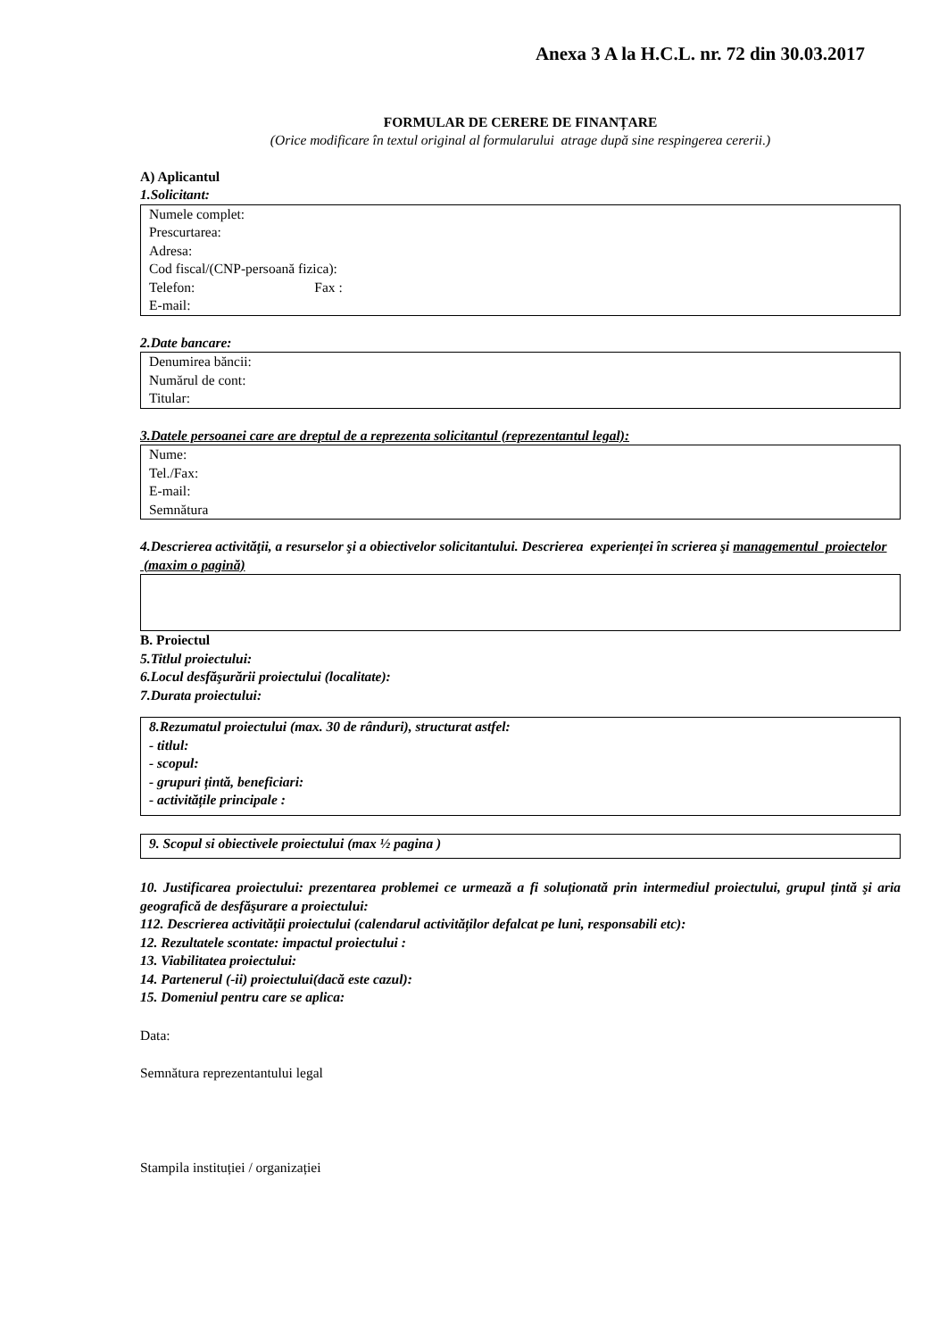Anexa 3 A la H.C.L. nr. 72 din 30.03.2017
FORMULAR DE CERERE DE FINANȚARE
(Orice modificare în textul original al formularului atrage după sine respingerea cererii.)
A) Aplicantul
1.Solicitant:
Numele complet:
Prescurtarea:
Adresa:
Cod fiscal/(CNP-persoană fizica):
Telefon: Fax :
E-mail:
2.Date bancare:
Denumirea băncii:
Numărul de cont:
Titular:
3.Datele persoanei care are dreptul de a reprezenta solicitantul (reprezentantul legal):
Nume:
Tel./Fax:
E-mail:
Semnătura
4.Descrierea activităţii, a resurselor şi a obiectivelor solicitantului. Descrierea experienței în scrierea şi managementul proiectelor (maxim o pagină)
B. Proiectul
5.Titlul proiectului:
6.Locul desfăşurării proiectului (localitate):
7.Durata proiectului:
8.Rezumatul proiectului (max. 30 de rânduri), structurat astfel:
- titlul:
- scopul:
- grupuri țintă, beneficiari:
- activitățile principale :
9. Scopul si obiectivele proiectului (max ½ pagina )
10. Justificarea proiectului: prezentarea problemei ce urmează a fi soluționată prin intermediul proiectului, grupul țintă şi aria geografică de desfăşurare a proiectului:
112. Descrierea activității proiectului (calendarul activităților defalcat pe luni, responsabili etc):
12. Rezultatele scontate: impactul proiectului :
13. Viabilitatea proiectului:
14. Partenerul (-ii) proiectului(dacă este cazul):
15. Domeniul pentru care se aplica:
Data:
Semnătura reprezentantului legal
Stampila instituției / organizației